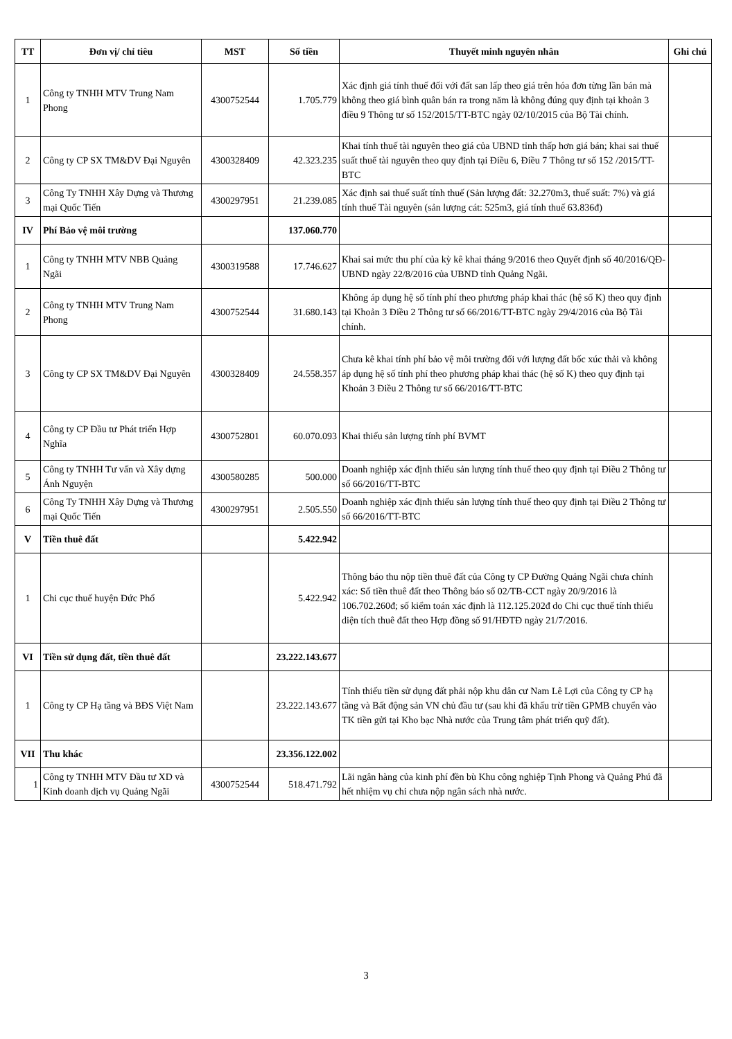| TT | Đơn vị/ chỉ tiêu | MST | Số tiền | Thuyết minh nguyên nhân | Ghi chú |
| --- | --- | --- | --- | --- | --- |
| 1 | Công ty TNHH MTV Trung Nam Phong | 4300752544 | 1.705.779 | Xác định giá tính thuế đối với đất san lấp theo giá trên hóa đơn từng lần bán mà không theo giá bình quân bán ra trong năm là không đúng quy định tại khoản 3 điều 9 Thông tư số 152/2015/TT-BTC ngày 02/10/2015 của Bộ Tài chính. | |
| 2 | Công ty CP SX TM&DV Đại Nguyên | 4300328409 | 42.323.235 | Khai tính thuế tài nguyên theo giá của UBND tỉnh thấp hơn giá bán; khai sai thuế suất thuế tài nguyên theo quy định tại Điều 6, Điều 7 Thông tư số 152 /2015/TT-BTC | |
| 3 | Công Ty TNHH Xây Dựng và Thương mại Quốc Tiến | 4300297951 | 21.239.085 | Xác định sai thuế suất tính thuế (Sản lượng đất: 32.270m3, thuế suất: 7%) và giá tính thuế Tài nguyên (sản lượng cát: 525m3, giá tính thuế 63.836đ) | |
| IV | Phí Bảo vệ môi trường | | 137.060.770 | | |
| 1 | Công ty TNHH MTV NBB Quảng Ngãi | 4300319588 | 17.746.627 | Khai sai mức thu phí của kỳ kê khai tháng 9/2016 theo Quyết định số 40/2016/QĐ-UBND ngày 22/8/2016 của UBND tỉnh Quảng Ngãi. | |
| 2 | Công ty TNHH MTV Trung Nam Phong | 4300752544 | 31.680.143 | Không áp dụng hệ số tính phí theo phương pháp khai thác (hệ số K) theo quy định tại Khoản 3 Điều 2 Thông tư số 66/2016/TT-BTC ngày 29/4/2016 của Bộ Tài chính. | |
| 3 | Công ty CP SX TM&DV Đại Nguyên | 4300328409 | 24.558.357 | Chưa kê khai tính phí bảo vệ môi trường đối với lượng đất bốc xúc thải và không áp dụng hệ số tính phí theo phương pháp khai thác (hệ số K) theo quy định tại Khoản 3 Điều 2 Thông tư số 66/2016/TT-BTC | |
| 4 | Công ty CP Đầu tư Phát triển Hợp Nghĩa | 4300752801 | 60.070.093 | Khai thiếu sản lượng tính phí BVMT | |
| 5 | Công ty TNHH Tư vấn và Xây dựng Ánh Nguyện | 4300580285 | 500.000 | Doanh nghiệp xác định thiếu sản lượng tính thuế theo quy định tại Điều 2 Thông tư số 66/2016/TT-BTC | |
| 6 | Công Ty TNHH Xây Dựng và Thương mại Quốc Tiến | 4300297951 | 2.505.550 | Doanh nghiệp xác định thiếu sản lượng tính thuế theo quy định tại Điều 2 Thông tư số 66/2016/TT-BTC | |
| V | Tiền thuê đất | | 5.422.942 | | |
| 1 | Chi cục thuế huyện Đức Phổ | | 5.422.942 | Thông báo thu nộp tiền thuê đất của Công ty CP Đường Quảng Ngãi chưa chính xác: Số tiền thuê đất theo Thông báo số 02/TB-CCT ngày 20/9/2016 là 106.702.260đ; số kiểm toán xác định là 112.125.202đ do Chi cục thuế tính thiếu diện tích thuê đất theo Hợp đồng số 91/HĐTĐ ngày 21/7/2016. | |
| VI | Tiền sử dụng đất, tiền thuê đất | | 23.222.143.677 | | |
| 1 | Công ty CP Hạ tầng và BĐS Việt Nam | | 23.222.143.677 | Tính thiếu tiền sử dụng đất phải nộp khu dân cư Nam Lê Lợi của Công ty CP hạ tầng và Bất động sản VN chủ đầu tư (sau khi đã khấu trừ tiền GPMB chuyển vào TK tiền gửi tại Kho bạc Nhà nước của Trung tâm phát triển quỹ đất). | |
| VII | Thu khác | | 23.356.122.002 | | |
| 1 | Công ty TNHH MTV Đầu tư XD và Kinh doanh dịch vụ Quảng Ngãi | 4300752544 | 518.471.792 | Lãi ngân hàng của kinh phí đền bù Khu công nghiệp Tịnh Phong và Quảng Phú đã hết nhiệm vụ chi chưa nộp ngân sách nhà nước. | |
3